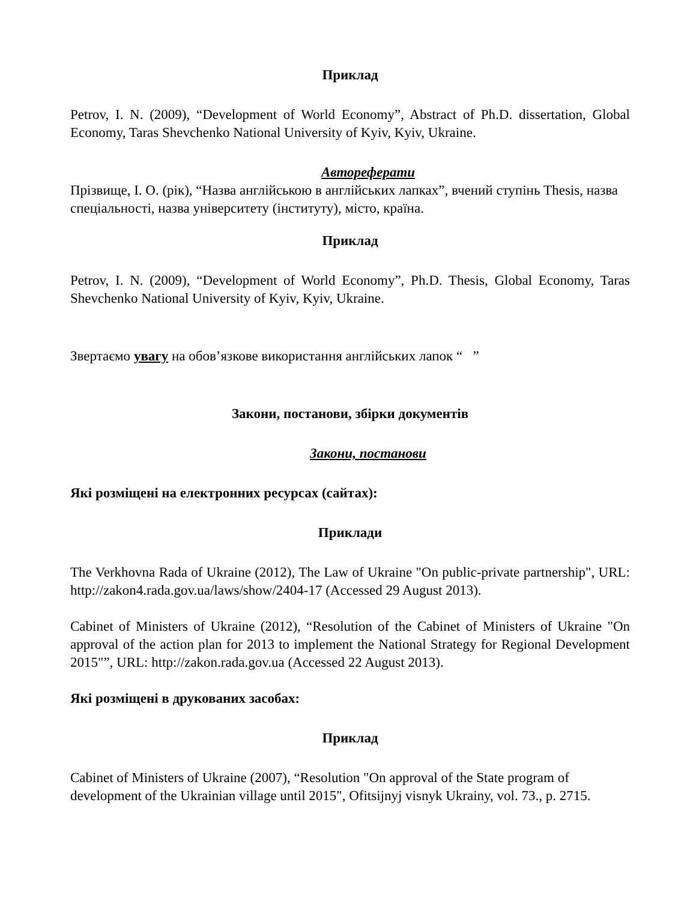Приклад
Petrov, I. N. (2009), “Development of World Economy”, Abstract of Ph.D. dissertation, Global Economy, Taras Shevchenko National University of Kyiv, Kyiv, Ukraine.
Автореферати
Прізвище, І. О. (рік), “Назва англійською в англійських лапках”, вчений ступінь Thesis, назва спеціальності, назва університету (інституту), місто, країна.
Приклад
Petrov, I. N. (2009), “Development of World Economy”, Ph.D. Thesis, Global Economy, Taras Shevchenko National University of Kyiv, Kyiv, Ukraine.
Звертаємо увагу на обов’язкове використання англійських лапок “ ”
Закони, постанови, збірки документів
Закони, постанови
Які розміщені на електронних ресурсах (сайтах):
Приклади
The Verkhovna Rada of Ukraine (2012), The Law of Ukraine "On public-private partnership", URL: http://zakon4.rada.gov.ua/laws/show/2404-17 (Accessed 29 August 2013).
Cabinet of Ministers of Ukraine (2012), “Resolution of the Cabinet of Ministers of Ukraine "On approval of the action plan for 2013 to implement the National Strategy for Regional Development 2015"”, URL: http://zakon.rada.gov.ua (Accessed 22 August 2013).
Які розміщені в друкованих засобах:
Приклад
Cabinet of Ministers of Ukraine (2007), “Resolution "On approval of the State program of development of the Ukrainian village until 2015", Ofitsijnyj visnyk Ukrainy, vol. 73., p. 2715.